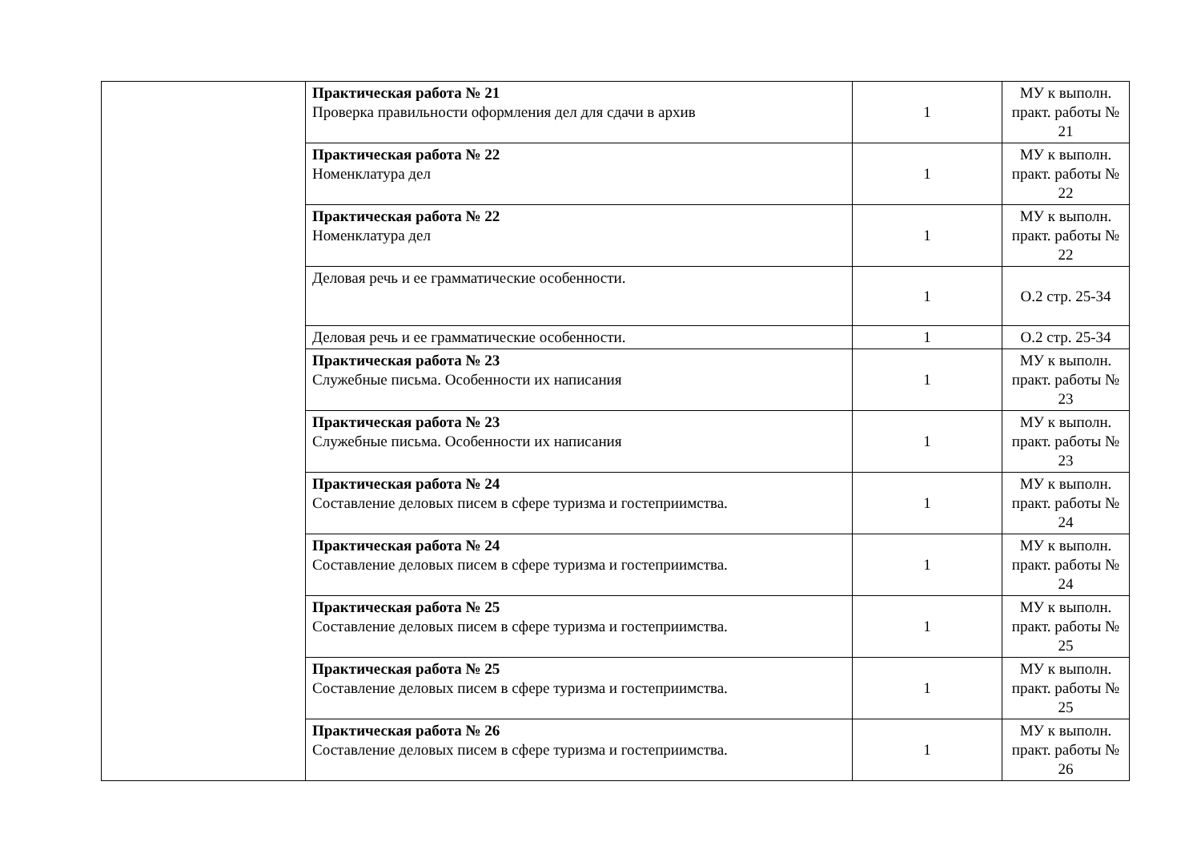| | Практическая работа № 21 Проверка правильности оформления дел для сдачи в архив | 1 | МУ к выполн. практ. работы № 21 |
| | Практическая работа № 22 Номенклатура дел | 1 | МУ к выполн. практ. работы № 22 |
| | Практическая работа № 22 Номенклатура дел | 1 | МУ к выполн. практ. работы № 22 |
| | Деловая речь и ее грамматические особенности. | 1 | О.2 стр. 25-34 |
| | Деловая речь и ее грамматические особенности. | 1 | О.2 стр. 25-34 |
| | Практическая работа № 23 Служебные письма. Особенности их написания | 1 | МУ к выполн. практ. работы № 23 |
| | Практическая работа № 23 Служебные письма. Особенности их написания | 1 | МУ к выполн. практ. работы № 23 |
| | Практическая работа № 24 Составление деловых писем в сфере туризма и гостеприимства. | 1 | МУ к выполн. практ. работы № 24 |
| | Практическая работа № 24 Составление деловых писем в сфере туризма и гостеприимства. | 1 | МУ к выполн. практ. работы № 24 |
| | Практическая работа № 25 Составление деловых писем в сфере туризма и гостеприимства. | 1 | МУ к выполн. практ. работы № 25 |
| | Практическая работа № 25 Составление деловых писем в сфере туризма и гостеприимства. | 1 | МУ к выполн. практ. работы № 25 |
| | Практическая работа № 26 Составление деловых писем в сфере туризма и гостеприимства. | 1 | МУ к выполн. практ. работы № 26 |